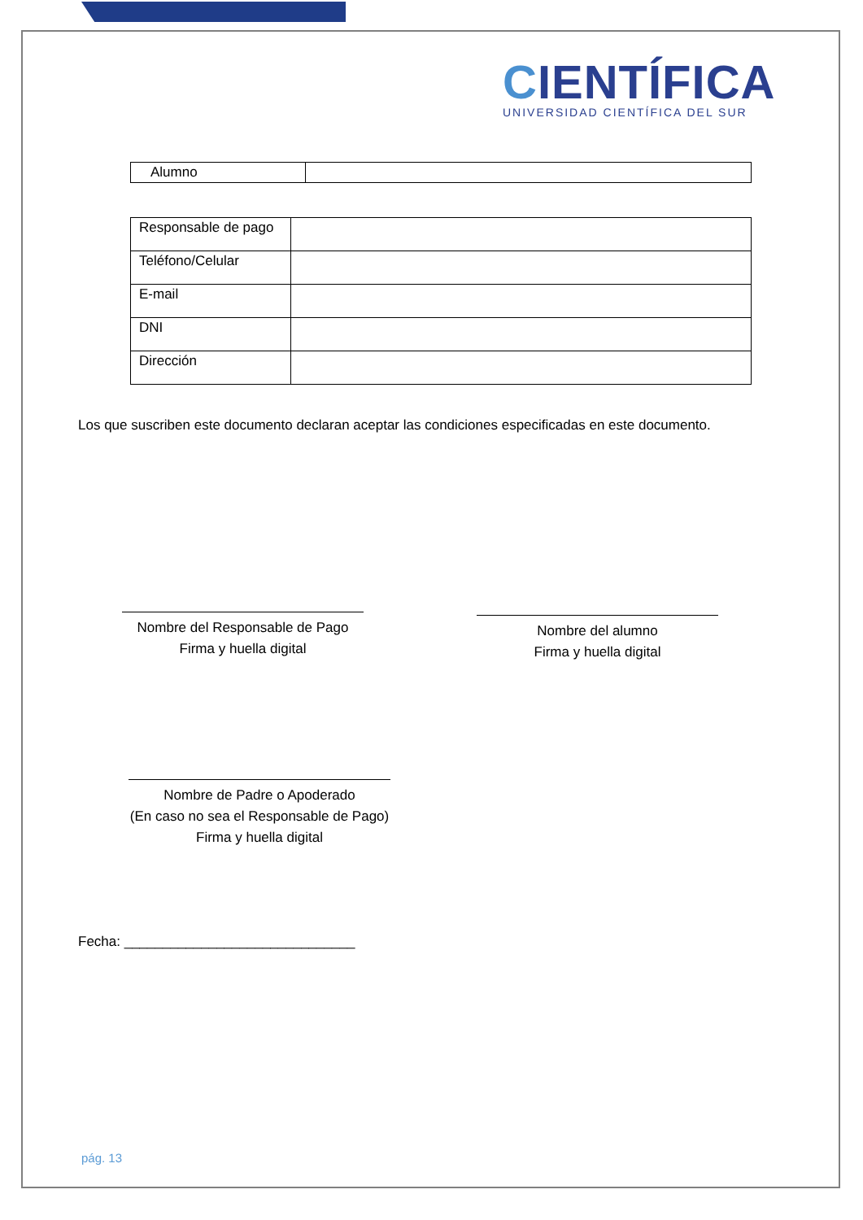CIENTÍFICA
UNIVERSIDAD CIENTÍFICA DEL SUR
| Alumno | |
| Responsable de pago | |
| Teléfono/Celular | |
| E-mail | |
| DNI | |
| Dirección | |
Los que suscriben este documento declaran aceptar las condiciones especificadas en este documento.
Nombre del Responsable de Pago
Firma y huella digital
Nombre del alumno
Firma y huella digital
Nombre de Padre o Apoderado
(En caso no sea el Responsable de Pago)
Firma y huella digital
Fecha: ______________________________
pág. 13